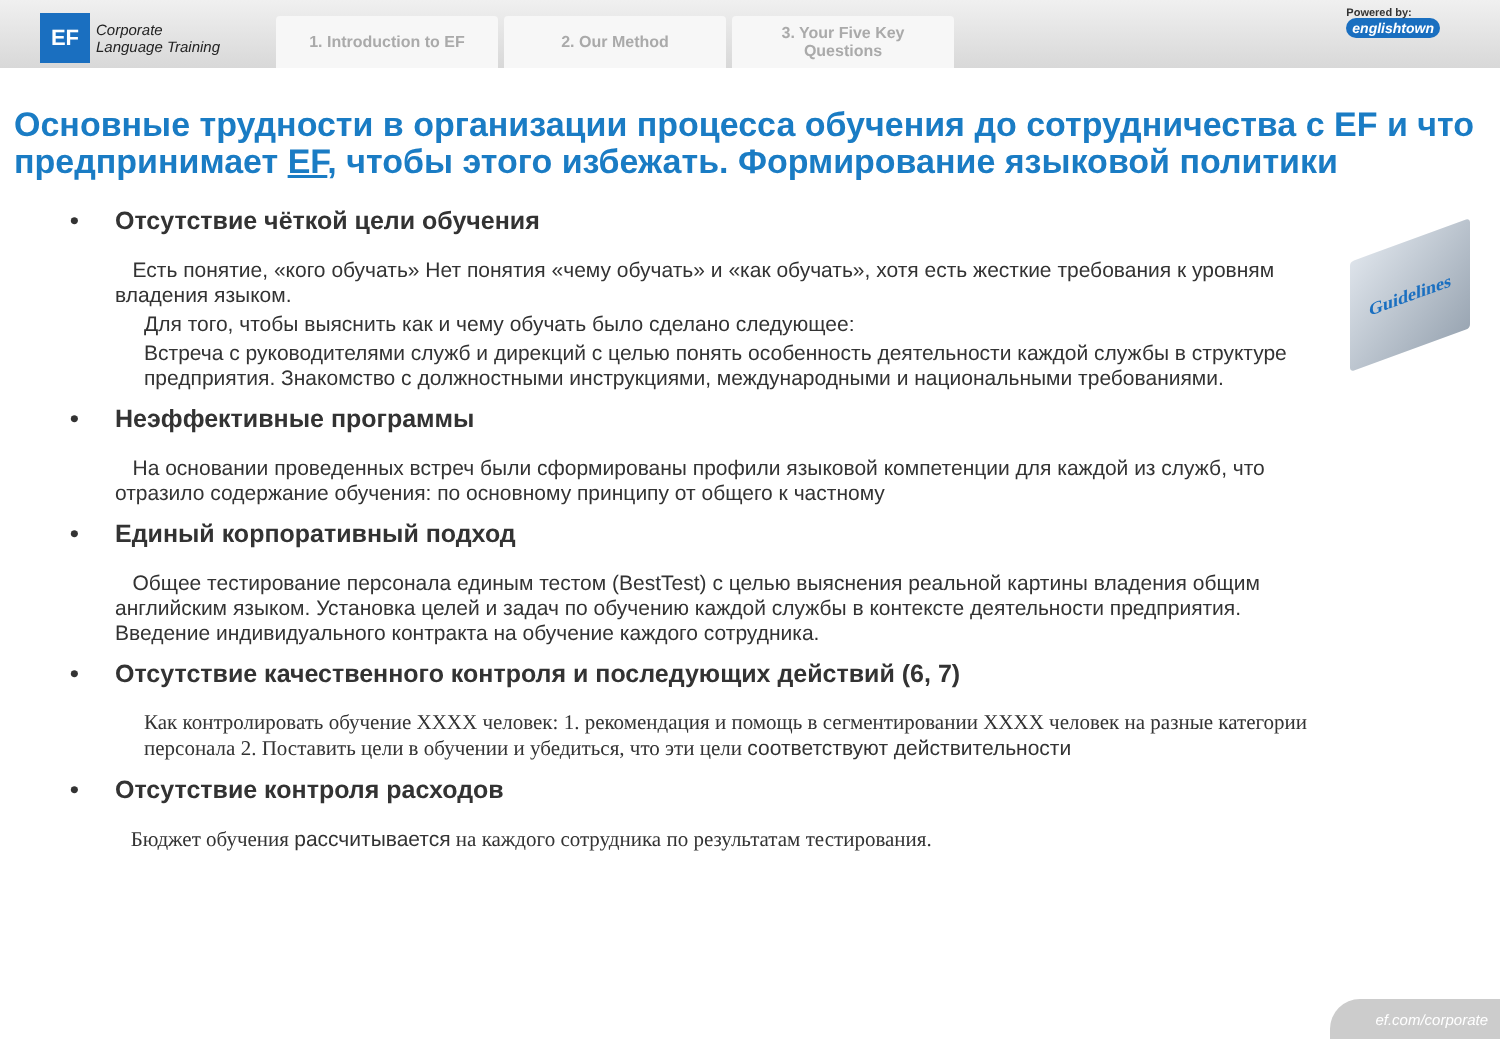EF
Corporate
Language Training
1. Introduction to EF
2. Our Method
3. Your Five Key
Questions
Powered by:
englishtown
Основные трудности в организации процесса обучения до сотрудничества с EF и что предпринимает EF, чтобы этого избежать. Формирование языковой политики
Guidelines
• Отсутствие чёткой цели обучения
Есть понятие, «кого обучать» Нет понятия «чему обучать» и «как обучать», хотя есть жесткие требования к уровням владения языком.
Для того, чтобы выяснить как и чему обучать было сделано следующее:
Встреча с руководителями служб и дирекций с целью понять особенность деятельности каждой службы в структуре предприятия. Знакомство с должностными инструкциями, международными и национальными требованиями.
• Неэффективные программы
На основании проведенных встреч были сформированы профили языковой компетенции для каждой из служб, что отразило содержание обучения: по основному принципу от общего к частному
• Единый корпоративный подход
Общее тестирование персонала единым тестом (BestTest) с целью выяснения реальной картины владения общим английским языком. Установка целей и задач по обучению каждой службы в контексте деятельности предприятия. Введение индивидуального контракта на обучение каждого сотрудника.
• Отсутствие качественного контроля и последующих действий (6, 7)
Как контролировать обучение XXXX человек: 1. рекомендация и помощь в сегментировании XXXX человек на разные категории персонала 2. Поставить цели в обучении и убедиться, что эти цели соответствуют действительности
• Отсутствие контроля расходов
Бюджет обучения рассчитывается на каждого сотрудника по результатам тестирования.
ef.com/corporate